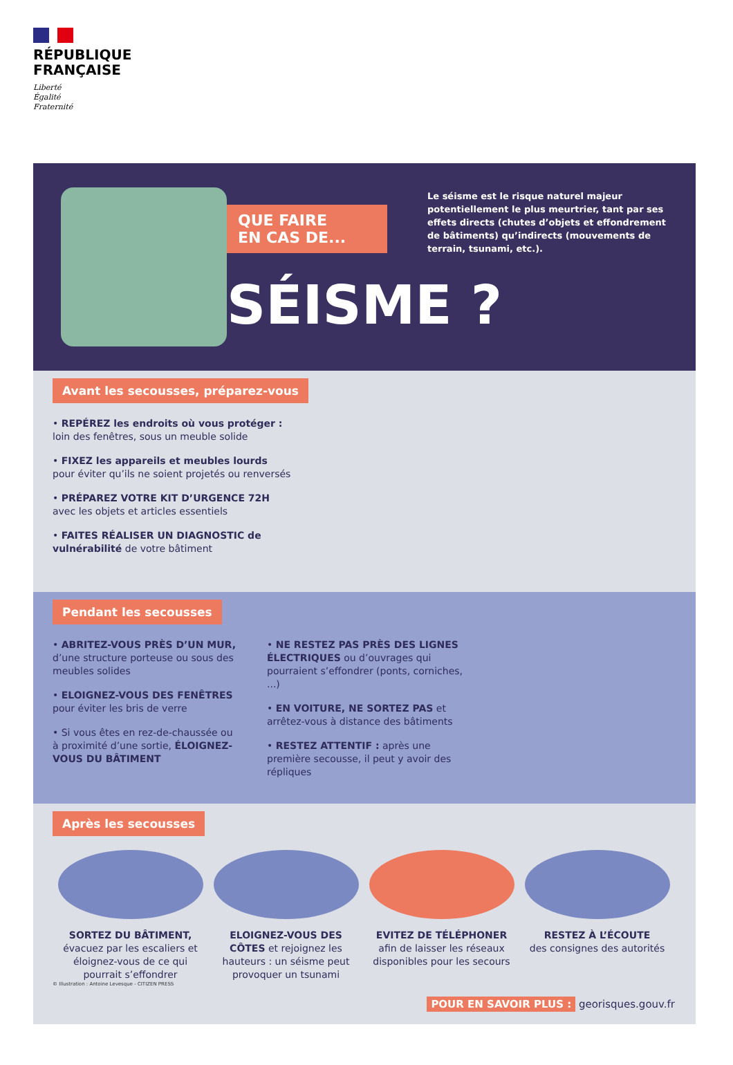RÉPUBLIQUE
FRANÇAISE
Liberté
Égalité
Fraternité
QUE FAIRE
EN CAS DE...
SÉISME ?
Le séisme est le risque naturel majeur potentiellement le plus meurtrier, tant par ses effets directs (chutes d’objets et effondrement de bâtiments) qu’indirects (mouvements de terrain, tsunami, etc.).
Avant les secousses, préparez-vous
• REPÉREZ les endroits où vous protéger :
loin des fenêtres, sous un meuble solide
• FIXEZ les appareils et meubles lourds
pour éviter qu’ils ne soient projetés ou renversés
• PRÉPAREZ VOTRE KIT D’URGENCE 72H
avec les objets et articles essentiels
• FAITES RÉALISER UN DIAGNOSTIC de vulnérabilité de votre bâtiment
Pendant les secousses
• ABRITEZ-VOUS PRÈS D’UN MUR, d’une structure porteuse ou sous des meubles solides
• ELOIGNEZ-VOUS DES FENÊTRES pour éviter les bris de verre
• Si vous êtes en rez-de-chaussée ou à proximité d’une sortie, ÉLOIGNEZ-VOUS DU BÂTIMENT
• NE RESTEZ PAS PRÈS DES LIGNES ÉLECTRIQUES ou d’ouvrages qui pourraient s’effondrer (ponts, corniches, ...)
• EN VOITURE, NE SORTEZ PAS et arrêtez-vous à distance des bâtiments
• RESTEZ ATTENTIF : après une première secousse, il peut y avoir des répliques
Après les secousses
SORTEZ DU BÂTIMENT,
évacuez par les escaliers et éloignez-vous de ce qui pourrait s’effondrer
ELOIGNEZ-VOUS DES CÔTES et rejoignez les hauteurs : un séisme peut provoquer un tsunami
EVITEZ DE TÉLÉPHONER
afin de laisser les réseaux disponibles pour les secours
RESTEZ À L’ÉCOUTE
des consignes des autorités
© Illustration : Antoine Levesque - CITIZEN PRESS
POUR EN SAVOIR PLUS : georisques.gouv.fr